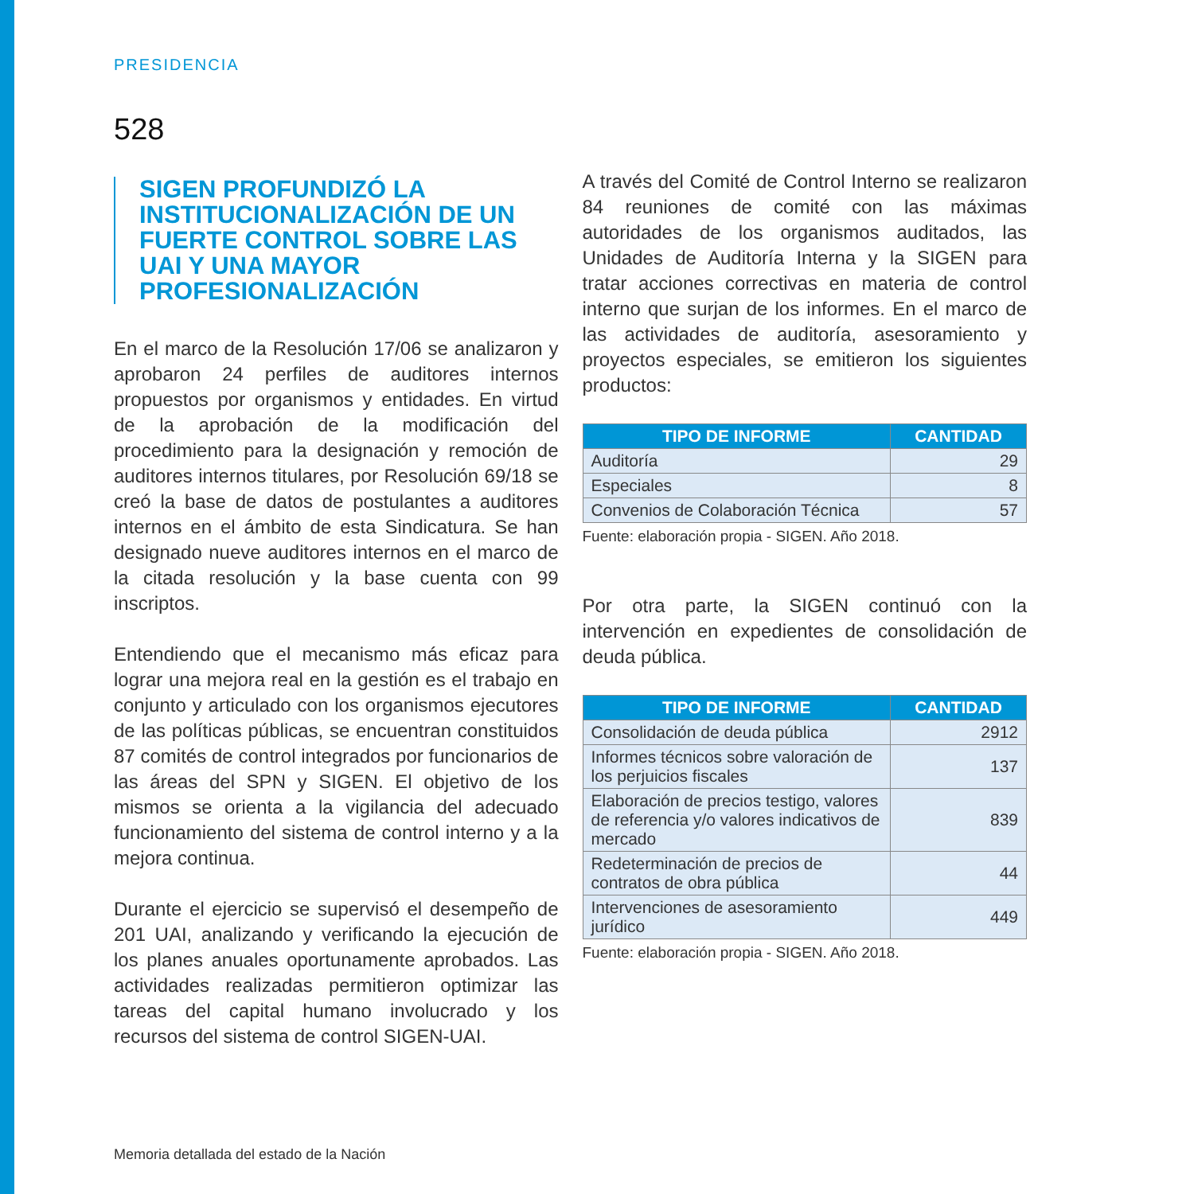PRESIDENCIA
528
SIGEN PROFUNDIZÓ LA INSTITUCIONALIZACIÓN DE UN FUERTE CONTROL SOBRE LAS UAI Y UNA MAYOR PROFESIONALIZACIÓN
En el marco de la Resolución 17/06 se analizaron y aprobaron 24 perfiles de auditores internos propuestos por organismos y entidades. En virtud de la aprobación de la modificación del procedimiento para la designación y remoción de auditores internos titulares, por Resolución 69/18 se creó la base de datos de postulantes a auditores internos en el ámbito de esta Sindicatura. Se han designado nueve auditores internos en el marco de la citada resolución y la base cuenta con 99 inscriptos.
Entendiendo que el mecanismo más eficaz para lograr una mejora real en la gestión es el trabajo en conjunto y articulado con los organismos ejecutores de las políticas públicas, se encuentran constituidos 87 comités de control integrados por funcionarios de las áreas del SPN y SIGEN. El objetivo de los mismos se orienta a la vigilancia del adecuado funcionamiento del sistema de control interno y a la mejora continua.
Durante el ejercicio se supervisó el desempeño de 201 UAI, analizando y verificando la ejecución de los planes anuales oportunamente aprobados. Las actividades realizadas permitieron optimizar las tareas del capital humano involucrado y los recursos del sistema de control SIGEN-UAI.
A través del Comité de Control Interno se realizaron 84 reuniones de comité con las máximas autoridades de los organismos auditados, las Unidades de Auditoría Interna y la SIGEN para tratar acciones correctivas en materia de control interno que surjan de los informes. En el marco de las actividades de auditoría, asesoramiento y proyectos especiales, se emitieron los siguientes productos:
| TIPO DE INFORME | CANTIDAD |
| --- | --- |
| Auditoría | 29 |
| Especiales | 8 |
| Convenios de Colaboración Técnica | 57 |
Fuente: elaboración propia - SIGEN. Año 2018.
Por otra parte, la SIGEN continuó con la intervención en expedientes de consolidación de deuda pública.
| TIPO DE INFORME | CANTIDAD |
| --- | --- |
| Consolidación de deuda pública | 2912 |
| Informes técnicos sobre valoración de los perjuicios fiscales | 137 |
| Elaboración de precios testigo, valores de referencia y/o valores indicativos de mercado | 839 |
| Redeterminación de precios de contratos de obra pública | 44 |
| Intervenciones de asesoramiento jurídico | 449 |
Fuente: elaboración propia - SIGEN. Año 2018.
Memoria detallada del estado de la Nación